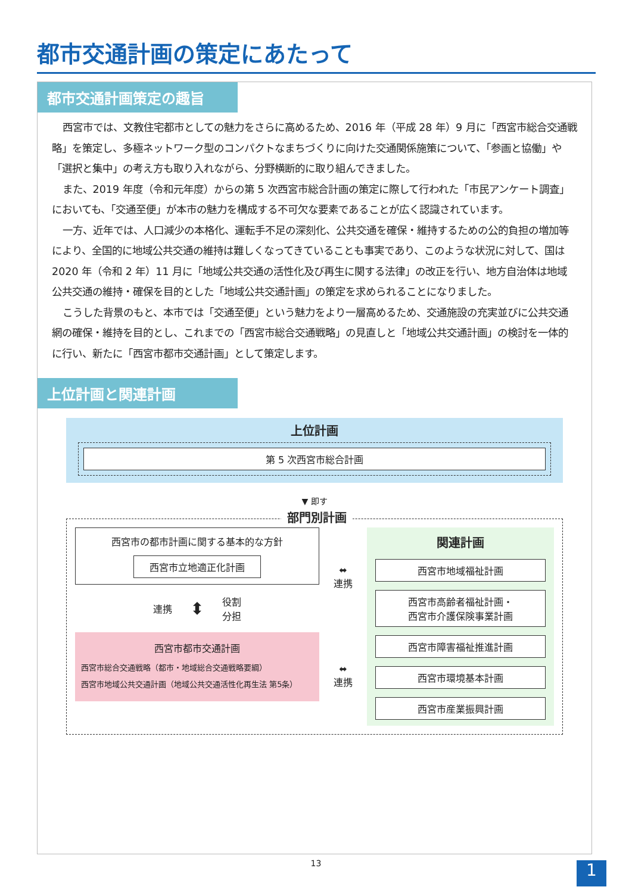都市交通計画の策定にあたって
都市交通計画策定の趣旨
西宮市では、文教住宅都市としての魅力をさらに高めるため、2016 年（平成 28 年）9 月に「西宮市総合交通戦略」を策定し、多極ネットワーク型のコンパクトなまちづくりに向けた交通関係施策について、「参画と協働」や「選択と集中」の考え方も取り入れながら、分野横断的に取り組んできました。
また、2019 年度（令和元年度）からの第 5 次西宮市総合計画の策定に際して行われた「市民アンケート調査」においても、「交通至便」が本市の魅力を構成する不可欠な要素であることが広く認識されています。
一方、近年では、人口減少の本格化、運転手不足の深刻化、公共交通を確保・維持するための公的負担の増加等により、全国的に地域公共交通の維持は難しくなってきていることも事実であり、このような状況に対して、国は 2020 年（令和 2 年）11 月に「地域公共交通の活性化及び再生に関する法律」の改正を行い、地方自治体は地域公共交通の維持・確保を目的とした「地域公共交通計画」の策定を求められることになりました。
こうした背景のもと、本市では「交通至便」という魅力をより一層高めるため、交通施設の充実並びに公共交通網の確保・維持を目的とし、これまでの「西宮市総合交通戦略」の見直しと「地域公共交通計画」の検討を一体的に行い、新たに「西宮市都市交通計画」として策定します。
上位計画と関連計画
上位計画
第 5 次西宮市総合計画
▼ 即す
部門別計画
西宮市の都市計画に関する基本的な方針
西宮市立地適正化計画
連携 ⬍ 役割
分担
西宮市都市交通計画
西宮市総合交通戦略（都市・地域総合交通戦略要綱）
西宮市地域公共交通計画（地域公共交通活性化再生法 第5条）
⬌
連携
⬌
連携
関連計画
西宮市地域福祉計画
西宮市高齢者福祉計画・
西宮市介護保険事業計画
西宮市障害福祉推進計画
西宮市環境基本計画
西宮市産業振興計画
13 1